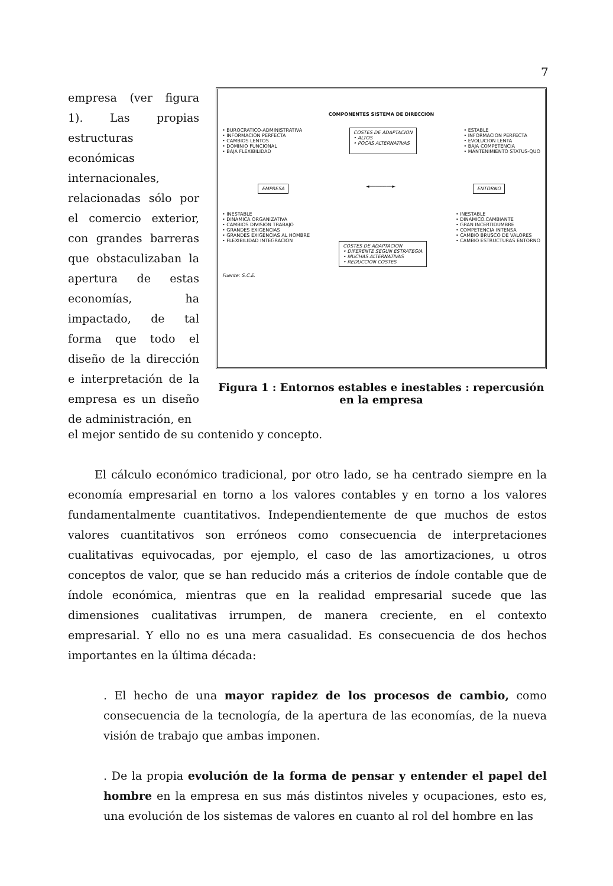7
empresa (ver figura 1). Las propias estructuras económicas internacionales, relacionadas sólo por el comercio exterior, con grandes barreras que obstaculizaban la apertura de estas economías, ha impactado, de tal forma que todo el diseño de la dirección e interpretación de la empresa es un diseño de administración, en
COMPONENTES SISTEMA DE DIRECCION
• BUROCRATICO-ADMINISTRATIVA
• INFORMACION PERFECTA
• CAMBIOS LENTOS
• DOMINIO FUNCIONAL
• BAJA FLEXIBILIDAD
COSTES DE ADAPTACION
• ALTOS
• POCAS ALTERNATIVAS
• ESTABLE
• INFORMACION PERFECTA
• EVOLUCION LENTA
• BAJA COMPETENCIA
• MANTENIMIENTO STATUS-QUO
EMPRESA
◄────────►
ENTORNO
• INESTABLE
• DINAMICA ORGANIZATIVA
• CAMBIOS DIVISION TRABAJO
• GRANDES EXIGENCIAS
• GRANDES EXIGENCIAS AL HOMBRE
• FLEXIBILIDAD INTEGRACION
COSTES DE ADAPTACION
• DIFERENTE SEGUN ESTRATEGIA
• MUCHAS ALTERNATIVAS
• REDUCCION COSTES
• INESTABLE
• DINAMICO.CAMBIANTE
• GRAN INCERTIDUMBRE
• COMPETENCIA INTENSA
• CAMBIO BRUSCO DE VALORES
• CAMBIO ESTRUCTURAS ENTORNO
Fuente: S.C.E.
Figura 1 : Entornos estables e inestables : repercusión en la empresa
el mejor sentido de su contenido y concepto.
El cálculo económico tradicional, por otro lado, se ha centrado siempre en la economía empresarial en torno a los valores contables y en torno a los valores fundamentalmente cuantitativos. Independientemente de que muchos de estos valores cuantitativos son erróneos como consecuencia de interpretaciones cualitativas equivocadas, por ejemplo, el caso de las amortizaciones, u otros conceptos de valor, que se han reducido más a criterios de índole contable que de índole económica, mientras que en la realidad empresarial sucede que las dimensiones cualitativas irrumpen, de manera creciente, en el contexto empresarial. Y ello no es una mera casualidad. Es consecuencia de dos hechos importantes en la última década:
. El hecho de una mayor rapidez de los procesos de cambio, como consecuencia de la tecnología, de la apertura de las economías, de la nueva visión de trabajo que ambas imponen.
. De la propia evolución de la forma de pensar y entender el papel del hombre en la empresa en sus más distintos niveles y ocupaciones, esto es, una evolución de los sistemas de valores en cuanto al rol del hombre en las